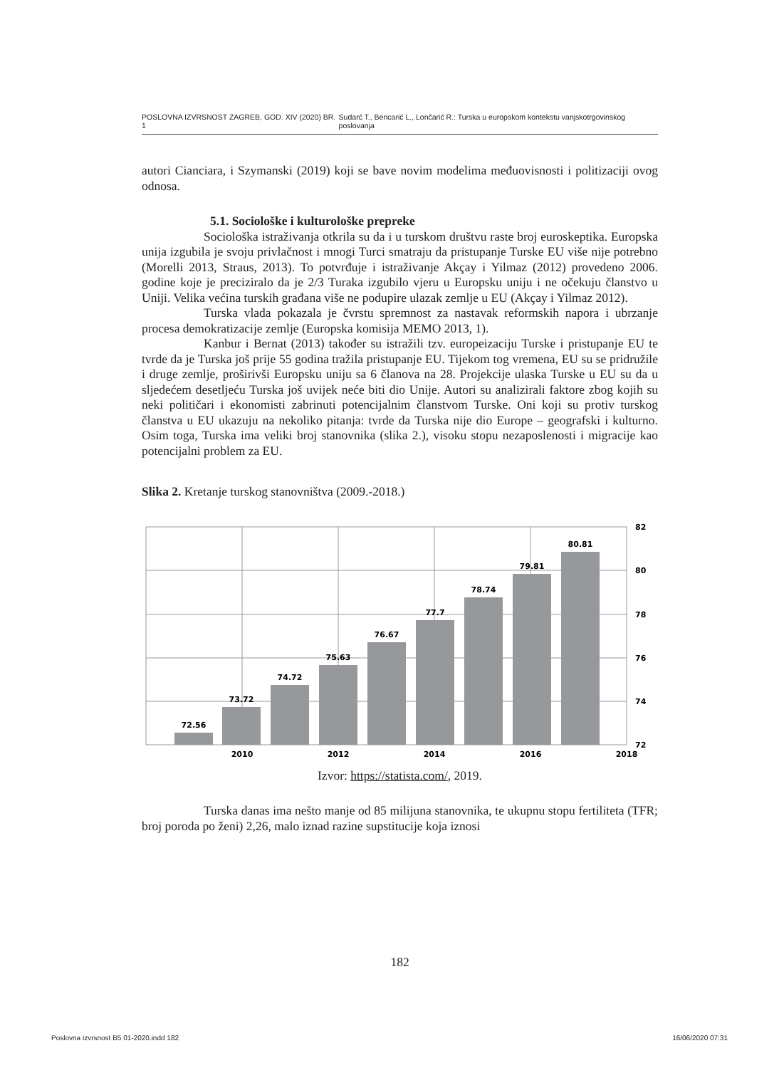POSLOVNA IZVRSNOST ZAGREB, GOD. XIV (2020) BR. 1 Sudarć T., Bencarić L., Lončarić R.: Turska u europskom kontekstu vanjskotrgovinskog poslovanja
autori Cianciara, i Szymanski (2019) koji se bave novim modelima međuovisnosti i politizaciji ovog odnosa.
5.1. Sociološke i kulturološke prepreke
Sociološka istraživanja otkrila su da i u turskom društvu raste broj euroskeptika. Europska unija izgubila je svoju privlačnost i mnogi Turci smatraju da pristupanje Turske EU više nije potrebno (Morelli 2013, Straus, 2013). To potvrđuje i istraživanje Akçay i Yilmaz (2012) provedeno 2006. godine koje je preciziralo da je 2/3 Turaka izgubilo vjeru u Europsku uniju i ne očekuju članstvo u Uniji. Velika većina turskih građana više ne podupire ulazak zemlje u EU (Akçay i Yilmaz 2012).
Turska vlada pokazala je čvrstu spremnost za nastavak reformskih napora i ubrzanje procesa demokratizacije zemlje (Europska komisija MEMO 2013, 1).
Kanbur i Bernat (2013) također su istražili tzv. europeizaciju Turske i pristupanje EU te tvrde da je Turska još prije 55 godina tražila pristupanje EU. Tijekom tog vremena, EU su se pridružile i druge zemlje, proširivši Europsku uniju sa 6 članova na 28. Projekcije ulaska Turske u EU su da u sljedećem desetljeću Turska još uvijek neće biti dio Unije. Autori su analizirali faktore zbog kojih su neki političari i ekonomisti zabrinuti potencijalnim članstvom Turske. Oni koji su protiv turskog članstva u EU ukazuju na nekoliko pitanja: tvrde da Turska nije dio Europe – geografski i kulturno. Osim toga, Turska ima veliki broj stanovnika (slika 2.), visoku stopu nezaposlenosti i migracije kao potencijalni problem za EU.
Slika 2. Kretanje turskog stanovništva (2009.-2018.)
72.56
73.72
74.72
75.63
76.67
77.7
78.74
79.81
80.81
2010
2012
2014
2016
2018
82
80
78
76
74
72
Izvor: https://statista.com/, 2019.
Turska danas ima nešto manje od 85 milijuna stanovnika, te ukupnu stopu fertiliteta (TFR; broj poroda po ženi) 2,26, malo iznad razine supstitucije koja iznosi
182
Poslovna izvrsnost B5 01-2020.indd 182 16/06/2020 07:31